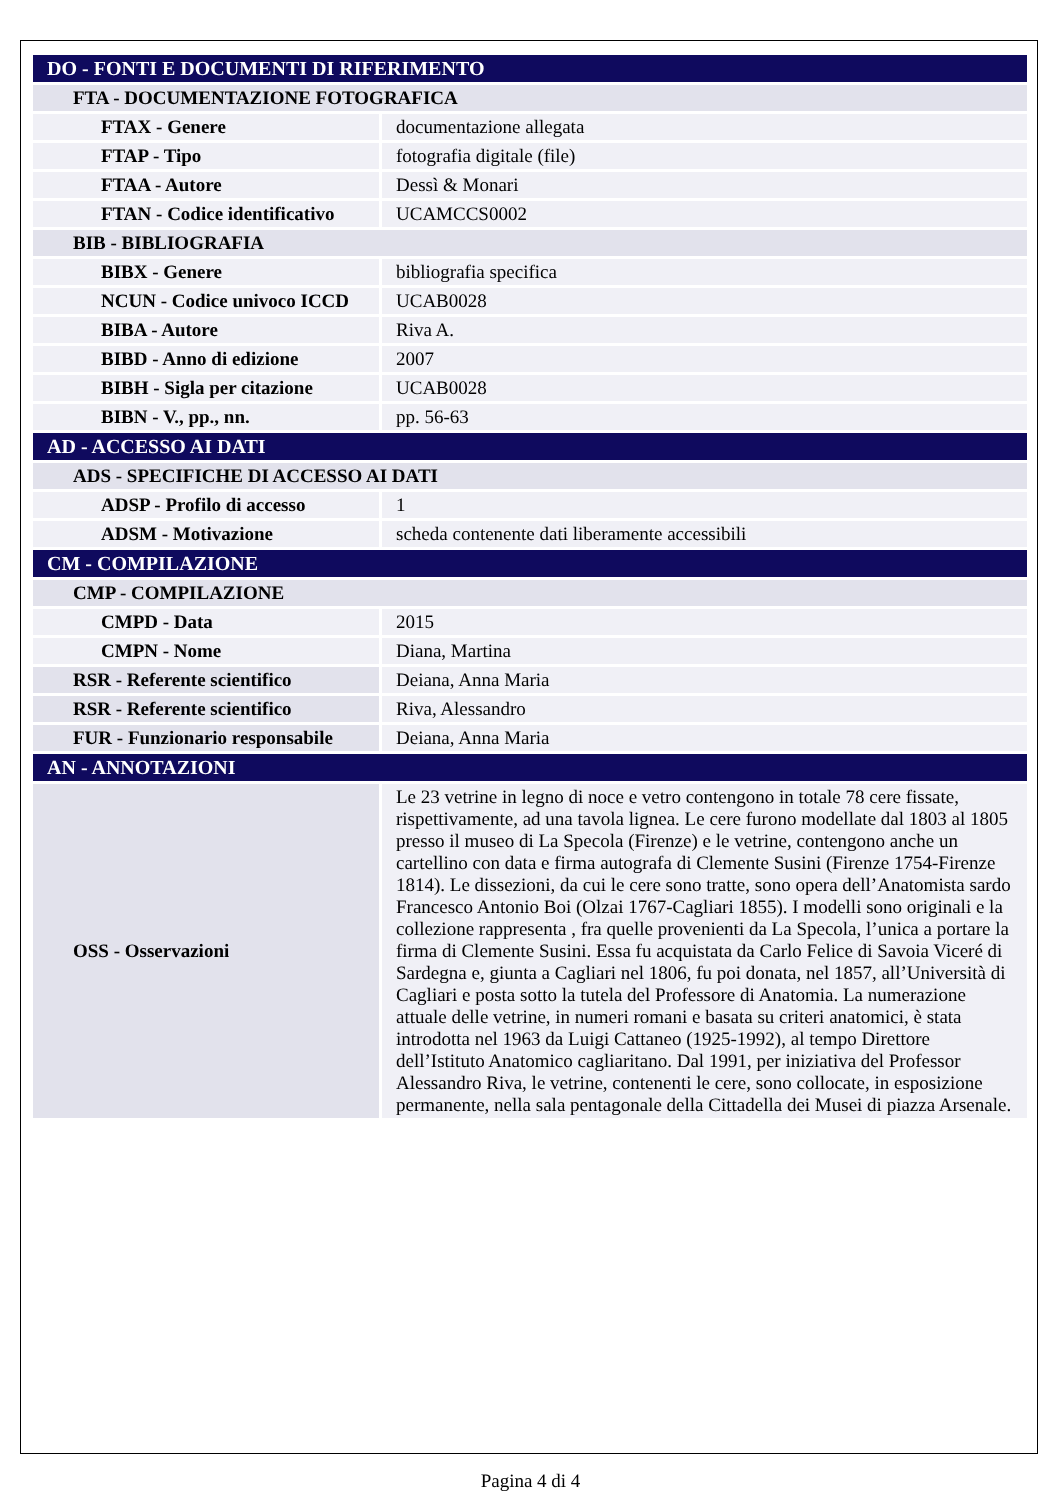| DO - FONTI E DOCUMENTI DI RIFERIMENTO | |
| FTA - DOCUMENTAZIONE FOTOGRAFICA | |
| FTAX - Genere | documentazione allegata |
| FTAP - Tipo | fotografia digitale (file) |
| FTAA - Autore | Dessì & Monari |
| FTAN - Codice identificativo | UCAMCCS0002 |
| BIB - BIBLIOGRAFIA | |
| BIBX - Genere | bibliografia specifica |
| NCUN - Codice univoco ICCD | UCAB0028 |
| BIBA - Autore | Riva A. |
| BIBD - Anno di edizione | 2007 |
| BIBH - Sigla per citazione | UCAB0028 |
| BIBN - V., pp., nn. | pp. 56-63 |
| AD - ACCESSO AI DATI | |
| ADS - SPECIFICHE DI ACCESSO AI DATI | |
| ADSP - Profilo di accesso | 1 |
| ADSM - Motivazione | scheda contenente dati liberamente accessibili |
| CM - COMPILAZIONE | |
| CMP - COMPILAZIONE | |
| CMPD - Data | 2015 |
| CMPN - Nome | Diana, Martina |
| RSR - Referente scientifico | Deiana, Anna Maria |
| RSR - Referente scientifico | Riva, Alessandro |
| FUR - Funzionario responsabile | Deiana, Anna Maria |
| AN - ANNOTAZIONI | |
| OSS - Osservazioni | Le 23 vetrine in legno di noce e vetro contengono in totale 78 cere fissate, rispettivamente, ad una tavola lignea. Le cere furono modellate dal 1803 al 1805 presso il museo di La Specola (Firenze) e le vetrine, contengono anche un cartellino con data e firma autografa di Clemente Susini (Firenze 1754-Firenze 1814). Le dissezioni, da cui le cere sono tratte, sono opera dell’Anatomista sardo Francesco Antonio Boi (Olzai 1767-Cagliari 1855). I modelli sono originali e la collezione rappresenta , fra quelle provenienti da La Specola, l’unica a portare la firma di Clemente Susini. Essa fu acquistata da Carlo Felice di Savoia Viceré di Sardegna e, giunta a Cagliari nel 1806, fu poi donata, nel 1857, all’Università di Cagliari e posta sotto la tutela del Professore di Anatomia. La numerazione attuale delle vetrine, in numeri romani e basata su criteri anatomici, è stata introdotta nel 1963 da Luigi Cattaneo (1925-1992), al tempo Direttore dell’Istituto Anatomico cagliaritano. Dal 1991, per iniziativa del Professor Alessandro Riva, le vetrine, contenenti le cere, sono collocate, in esposizione permanente, nella sala pentagonale della Cittadella dei Musei di piazza Arsenale. |
Pagina 4 di 4